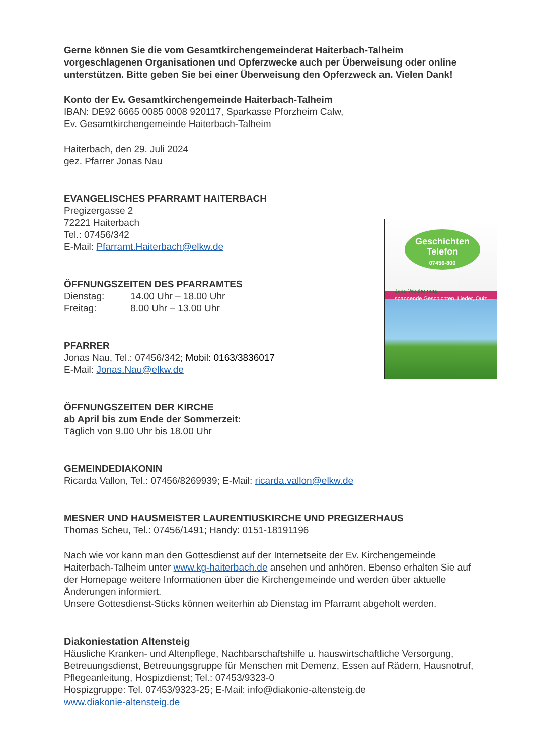Gerne können Sie die vom Gesamtkirchengemeinderat Haiterbach-Talheim vorgeschlagenen Organisationen und Opferzwecke auch per Überweisung oder online unterstützen. Bitte geben Sie bei einer Überweisung den Opferzweck an. Vielen Dank!
Konto der Ev. Gesamtkirchengemeinde Haiterbach-Talheim
IBAN: DE92 6665 0085 0008 920117, Sparkasse Pforzheim Calw,
Ev. Gesamtkirchengemeinde Haiterbach-Talheim
Haiterbach, den 29. Juli 2024
gez. Pfarrer Jonas Nau
EVANGELISCHES PFARRAMT HAITERBACH
Pregizergasse 2
72221 Haiterbach
Tel.: 07456/342
E-Mail: Pfarramt.Haiterbach@elkw.de
ÖFFNUNGSZEITEN DES PFARRAMTES
Dienstag: 14.00 Uhr – 18.00 Uhr
Freitag: 8.00 Uhr – 13.00 Uhr
PFARRER
Jonas Nau, Tel.: 07456/342; Mobil: 0163/3836017
E-Mail: Jonas.Nau@elkw.de
ÖFFNUNGSZEITEN DER KIRCHE
ab April bis zum Ende der Sommerzeit:
Täglich von 9.00 Uhr bis 18.00 Uhr
GEMEINDEDIAKONIN
Ricarda Vallon, Tel.: 07456/8269939; E-Mail: ricarda.vallon@elkw.de
MESNER UND HAUSMEISTER LAURENTIUSKIRCHE UND PREGIZERHAUS
Thomas Scheu, Tel.: 07456/1491; Handy: 0151-18191196
Nach wie vor kann man den Gottesdienst auf der Internetseite der Ev. Kirchengemeinde Haiterbach-Talheim unter www.kg-haiterbach.de ansehen und anhören. Ebenso erhalten Sie auf der Homepage weitere Informationen über die Kirchengemeinde und werden über aktuelle Änderungen informiert.
Unsere Gottesdienst-Sticks können weiterhin ab Dienstag im Pfarramt abgeholt werden.
Diakoniestation Altensteig
Häusliche Kranken- und Altenpflege, Nachbarschaftshilfe u. hauswirtschaftliche Versorgung, Betreuungsdienst, Betreuungsgruppe für Menschen mit Demenz, Essen auf Rädern, Hausnotruf, Pflegeanleitung, Hospizdienst; Tel.: 07453/9323-0
Hospizgruppe: Tel. 07453/9323-25; E-Mail: info@diakonie-altensteig.de
www.diakonie-altensteig.de
Geschichten
Telefon
07456-800
Jede Woche neu:
spannende Geschichten, Lieder, Quiz ...